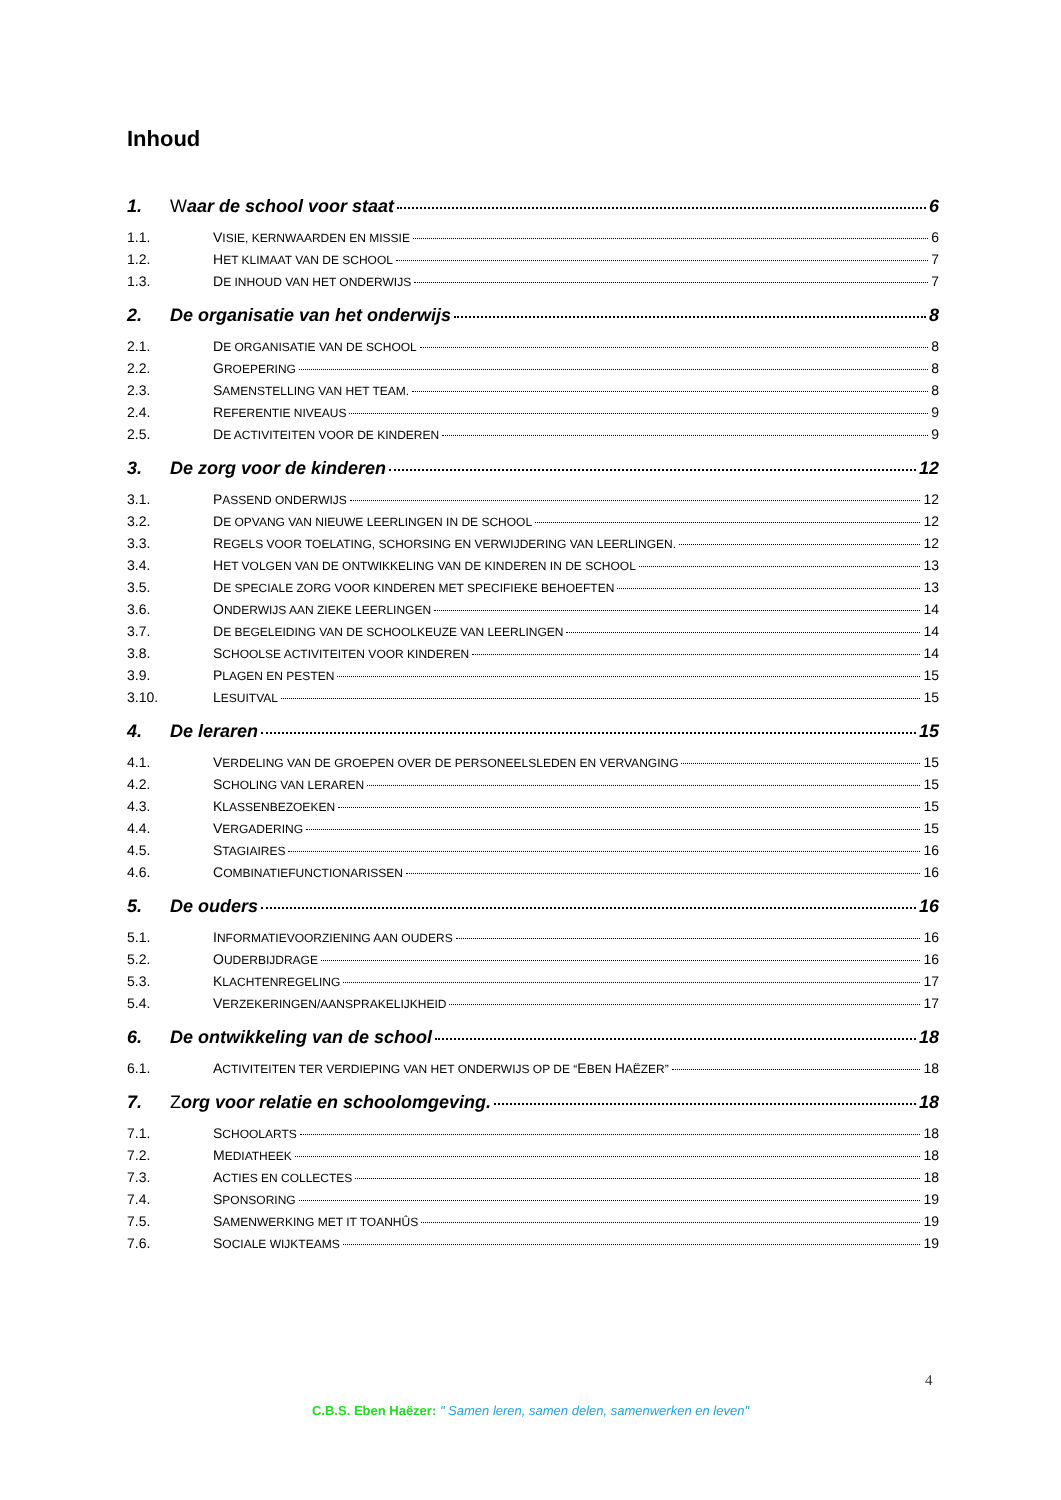Inhoud
1. Waar de school voor staat 6
1.1. VISIE, KERNWAARDEN EN MISSIE 6
1.2. HET KLIMAAT VAN DE SCHOOL 7
1.3. DE INHOUD VAN HET ONDERWIJS 7
2. De organisatie van het onderwijs 8
2.1. DE ORGANISATIE VAN DE SCHOOL 8
2.2. GROEPERING 8
2.3. SAMENSTELLING VAN HET TEAM. 8
2.4. REFERENTIE NIVEAUS 9
2.5. DE ACTIVITEITEN VOOR DE KINDEREN 9
3. De zorg voor de kinderen 12
3.1. PASSEND ONDERWIJS 12
3.2. DE OPVANG VAN NIEUWE LEERLINGEN IN DE SCHOOL 12
3.3. REGELS VOOR TOELATING, SCHORSING EN VERWIJDERING VAN LEERLINGEN. 12
3.4. HET VOLGEN VAN DE ONTWIKKELING VAN DE KINDEREN IN DE SCHOOL 13
3.5. DE SPECIALE ZORG VOOR KINDEREN MET SPECIFIEKE BEHOEFTEN 13
3.6. ONDERWIJS AAN ZIEKE LEERLINGEN 14
3.7. DE BEGELEIDING VAN DE SCHOOLKEUZE VAN LEERLINGEN 14
3.8. SCHOOLSE ACTIVITEITEN VOOR KINDEREN 14
3.9. PLAGEN EN PESTEN 15
3.10. LESUITVAL 15
4. De leraren 15
4.1. VERDELING VAN DE GROEPEN OVER DE PERSONEELSLEDEN EN VERVANGING 15
4.2. SCHOLING VAN LERAREN 15
4.3. KLASSENBEZOEKEN 15
4.4. VERGADERING 15
4.5. STAGIAIRES 16
4.6. COMBINATIEFUNCTIONARISSEN 16
5. De ouders 16
5.1. INFORMATIEVOORZIENING AAN OUDERS 16
5.2. OUDERBIJDRAGE 16
5.3. KLACHTENREGELING 17
5.4. VERZEKERINGEN/AANSPRAKELIJKHEID 17
6. De ontwikkeling van de school 18
6.1. ACTIVITEITEN TER VERDIEPING VAN HET ONDERWIJS OP DE “EBEN HAËZER” 18
7. Zorg voor relatie en schoolomgeving. 18
7.1. SCHOOLARTS 18
7.2. MEDIATHEEK 18
7.3. ACTIES EN COLLECTES 18
7.4. SPONSORING 19
7.5. SAMENWERKING MET IT TOANHÛS 19
7.6. SOCIALE WIJKTEAMS 19
4
C.B.S. Eben Haëzer: " Samen leren, samen delen, samenwerken en leven"